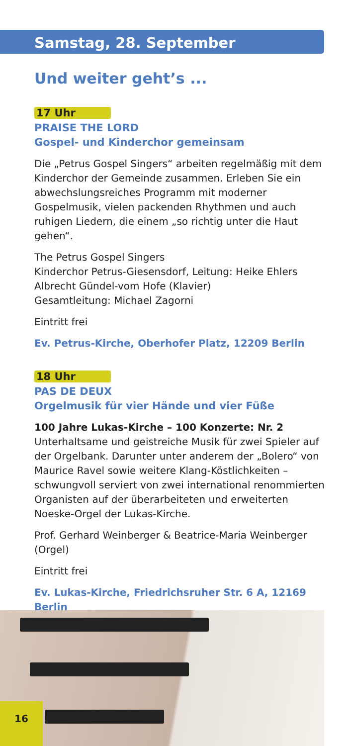Samstag, 28. September
Und weiter geht’s ...
17 Uhr
PRAISE THE LORD
Gospel- und Kinderchor gemeinsam
Die „Petrus Gospel Singers“ arbeiten regelmäßig mit dem Kinderchor der Gemeinde zusammen. Erleben Sie ein abwechslungsreiches Programm mit moderner Gospelmusik, vielen packenden Rhythmen und auch ruhigen Liedern, die einem „so richtig unter die Haut gehen“.
The Petrus Gospel Singers
Kinderchor Petrus-Giesensdorf, Leitung: Heike Ehlers
Albrecht Gündel-vom Hofe (Klavier)
Gesamtleitung: Michael Zagorni
Eintritt frei
Ev. Petrus-Kirche, Oberhofer Platz, 12209 Berlin
18 Uhr
PAS DE DEUX
Orgelmusik für vier Hände und vier Füße
100 Jahre Lukas-Kirche – 100 Konzerte: Nr. 2
Unterhaltsame und geistreiche Musik für zwei Spieler auf der Orgelbank. Darunter unter anderem der „Bolero“ von Maurice Ravel sowie weitere Klang-Köstlichkeiten – schwungvoll serviert von zwei international renommierten Organisten auf der überarbeiteten und erweiterten Noeske-Orgel der Lukas-Kirche.
Prof. Gerhard Weinberger & Beatrice-Maria Weinberger (Orgel)
Eintritt frei
Ev. Lukas-Kirche, Friedrichsruher Str. 6 A, 12169 Berlin
16